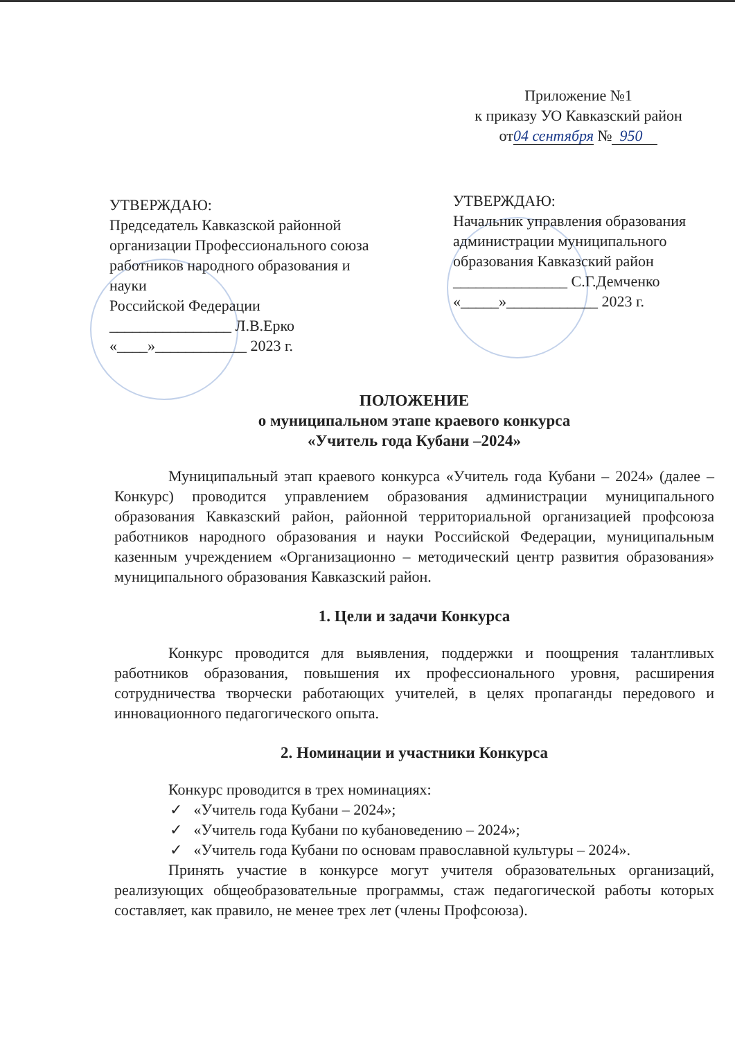Приложение №1
к приказу УО Кавказский район
от04 сентября № 950
УТВЕРЖДАЮ:
Председатель Кавказской районной организации Профессионального союза работников народного образования и науки
Российской Федерации
________________ Л.В.Ерко
«____»____________ 2023 г.
УТВЕРЖДАЮ:
Начальник управления образования администрации муниципального образования Кавказский район
_______________ С.Г.Демченко
«_____»____________ 2023 г.
ПОЛОЖЕНИЕ
о муниципальном этапе краевого конкурса
«Учитель года Кубани –2024»
Муниципальный этап краевого конкурса «Учитель года Кубани – 2024» (далее – Конкурс) проводится управлением образования администрации муниципального образования Кавказский район, районной территориальной организацией профсоюза работников народного образования и науки Российской Федерации, муниципальным казенным учреждением «Организационно – методический центр развития образования» муниципального образования Кавказский район.
1. Цели и задачи Конкурса
Конкурс проводится для выявления, поддержки и поощрения талантливых работников образования, повышения их профессионального уровня, расширения сотрудничества творчески работающих учителей, в целях пропаганды передового и инновационного педагогического опыта.
2. Номинации и участники Конкурса
Конкурс проводится в трех номинациях:
✓ «Учитель года Кубани – 2024»;
✓ «Учитель года Кубани по кубановедению – 2024»;
✓ «Учитель года Кубани по основам православной культуры – 2024».
Принять участие в конкурсе могут учителя образовательных организаций, реализующих общеобразовательные программы, стаж педагогической работы которых составляет, как правило, не менее трех лет (члены Профсоюза).